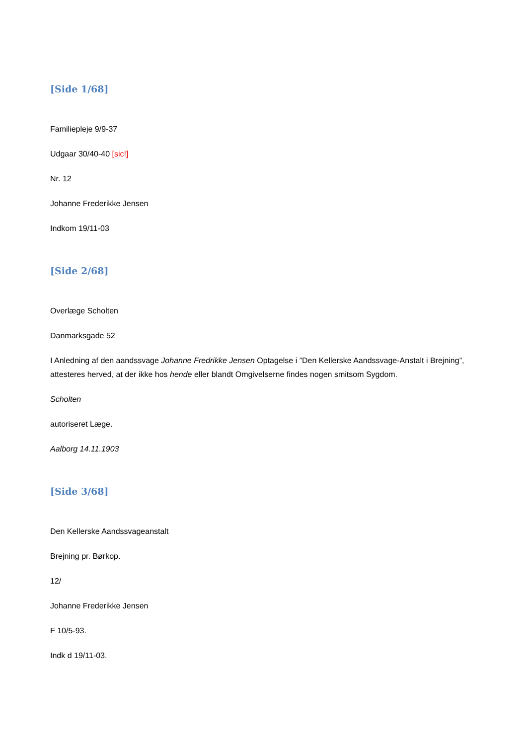[Side 1/68]
Familiepleje 9/9-37
Udgaar 30/40-40 [sic!]
Nr. 12
Johanne Frederikke Jensen
Indkom 19/11-03
[Side 2/68]
Overlæge Scholten
Danmarksgade 52
I Anledning af den aandssvage Johanne Fredrikke Jensen Optagelse i ”Den Kellerske Aandssvage-Anstalt i Brejning”, attesteres herved, at der ikke hos hende eller blandt Omgivelserne findes nogen smitsom Sygdom.
Scholten
autoriseret Læge.
Aalborg 14.11.1903
[Side 3/68]
Den Kellerske Aandssvageanstalt
Brejning pr. Børkop.
12/
Johanne Frederikke Jensen
F 10/5-93.
Indk d 19/11-03.